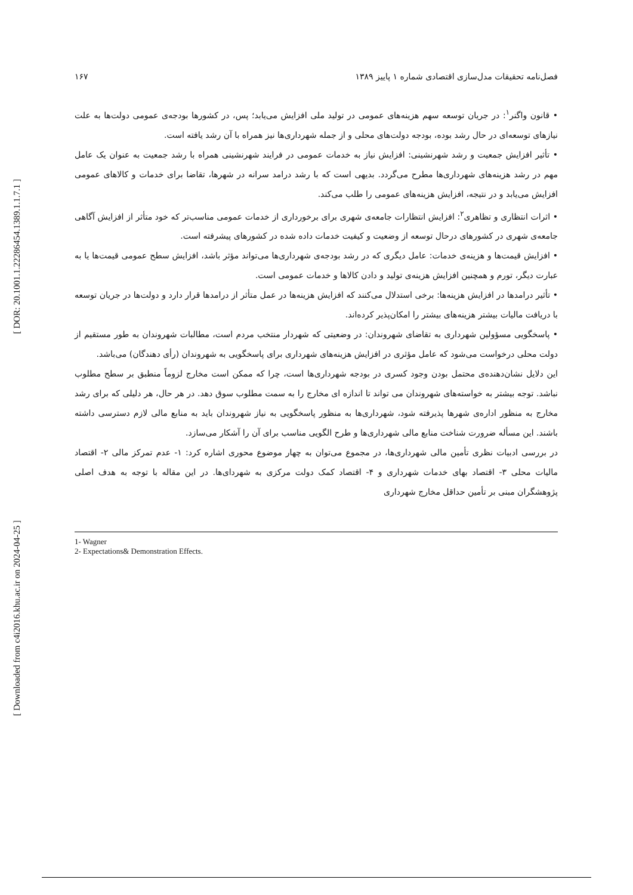[ DOR: 20.1001.1.22286454.1389.1.1.7.1 ]
[ Downloaded from c4i2016.khu.ac.ir on 2024-04-25 ]
فصل‌نامه تحقیقات مدل‌سازی اقتصادی شماره ۱ پاییز ۱۳۸۹ ۱۶۷
• قانون واگنر<sup>۱</sup>: در جریان توسعه سهم هزینه‌های عمومی در تولید ملی افزایش می‌یابد؛ پس، در کشورها بودجه‌ی عمومی دولت‌ها به علت نیازهای توسعه‌ای در حال رشد بوده، بودجه دولت‌های محلی و از جمله شهرداری‌ها نیز همراه با آن رشد یافته است.
• تأثیر افزایش جمعیت و رشد شهرنشینی: افزایش نیاز به خدمات عمومی در فرایند شهرنشینی همراه با رشد جمعیت به عنوان یک عامل مهم در رشد هزینه‌های شهرداری‌ها مطرح می‌گردد. بدیهی است که با رشد درامد سرانه در شهرها، تقاضا برای خدمات و کالاهای عمومی افزایش می‌یابد و در نتیجه، افزایش هزینه‌های عمومی را طلب می‌کند.
• اثرات انتظاری و تظاهری<sup>۲</sup>: افزایش انتظارات جامعه‌ی شهری برای برخورداری از خدمات عمومی مناسب‌تر که خود متأثر از افزایش آگاهی جامعه‌ی شهری در کشورهای درحال توسعه از وضعیت و کیفیت خدمات داده شده در کشورهای پیشرفته است.
• افزایش قیمت‌ها و هزینه‌ی خدمات: عامل دیگری که در رشد بودجه‌ی شهرداری‌ها می‌تواند مؤثر باشد، افزایش سطح عمومی قیمت‌ها یا به عبارت دیگر، تورم و همچنین افزایش هزینه‌ی تولید و دادن کالاها و خدمات عمومی است.
• تأثیر درامدها در افزایش هزینه‌ها: برخی استدلال می‌کنند که افزایش هزینه‌ها در عمل متأثر از درامدها قرار دارد و دولت‌ها در جریان توسعه با دریافت مالیات بیشتر هزینه‌های بیشتر را امکان‌پذیر کرده‌اند.
• پاسخگویی مسؤولین شهرداری به تقاضای شهروندان: در وضعیتی که شهردار منتخب مردم است، مطالبات شهروندان به طور مستقیم از دولت محلی درخواست می‌شود که عامل مؤثری در افزایش هزینه‌های شهرداری برای پاسخگویی به شهروندان (رأی دهندگان) می‌باشد.
این دلایل نشان‌دهنده‌ی محتمل بودن وجود کسری در بودجه شهرداری‌ها است، چرا که ممکن است مخارج لزوماً منطبق بر سطح مطلوب نباشد. توجه بیشتر به خواسته‌های شهروندان می تواند تا اندازه ای مخارج را به سمت مطلوب سوق دهد. در هر حال، هر دلیلی که برای رشد مخارج به منظور اداره‌ی شهرها پذیرفته شود، شهرداری‌ها به منظور پاسخگویی به نیاز شهروندان باید به منابع مالی لازم دسترسی داشته باشند. این مسأله ضرورت شناخت منابع مالی شهرداری‌ها و طرح الگویی مناسب برای آن را آشکار می‌سازد.
در بررسی ادبیات نظری تأمین مالی شهرداری‌ها، در مجموع می‌توان به چهار موضوع محوری اشاره کرد: ۱- عدم تمرکز مالی ۲- اقتصاد مالیات محلی ۳- اقتصاد بهای خدمات شهرداری و ۴- اقتصاد کمک دولت مرکزی به شهردای‌ها. در این مقاله با توجه به هدف اصلی پژوهشگران مبنی بر تأمین حداقل مخارج شهرداری
1- Wagner
2- Expectations& Demonstration Effects.